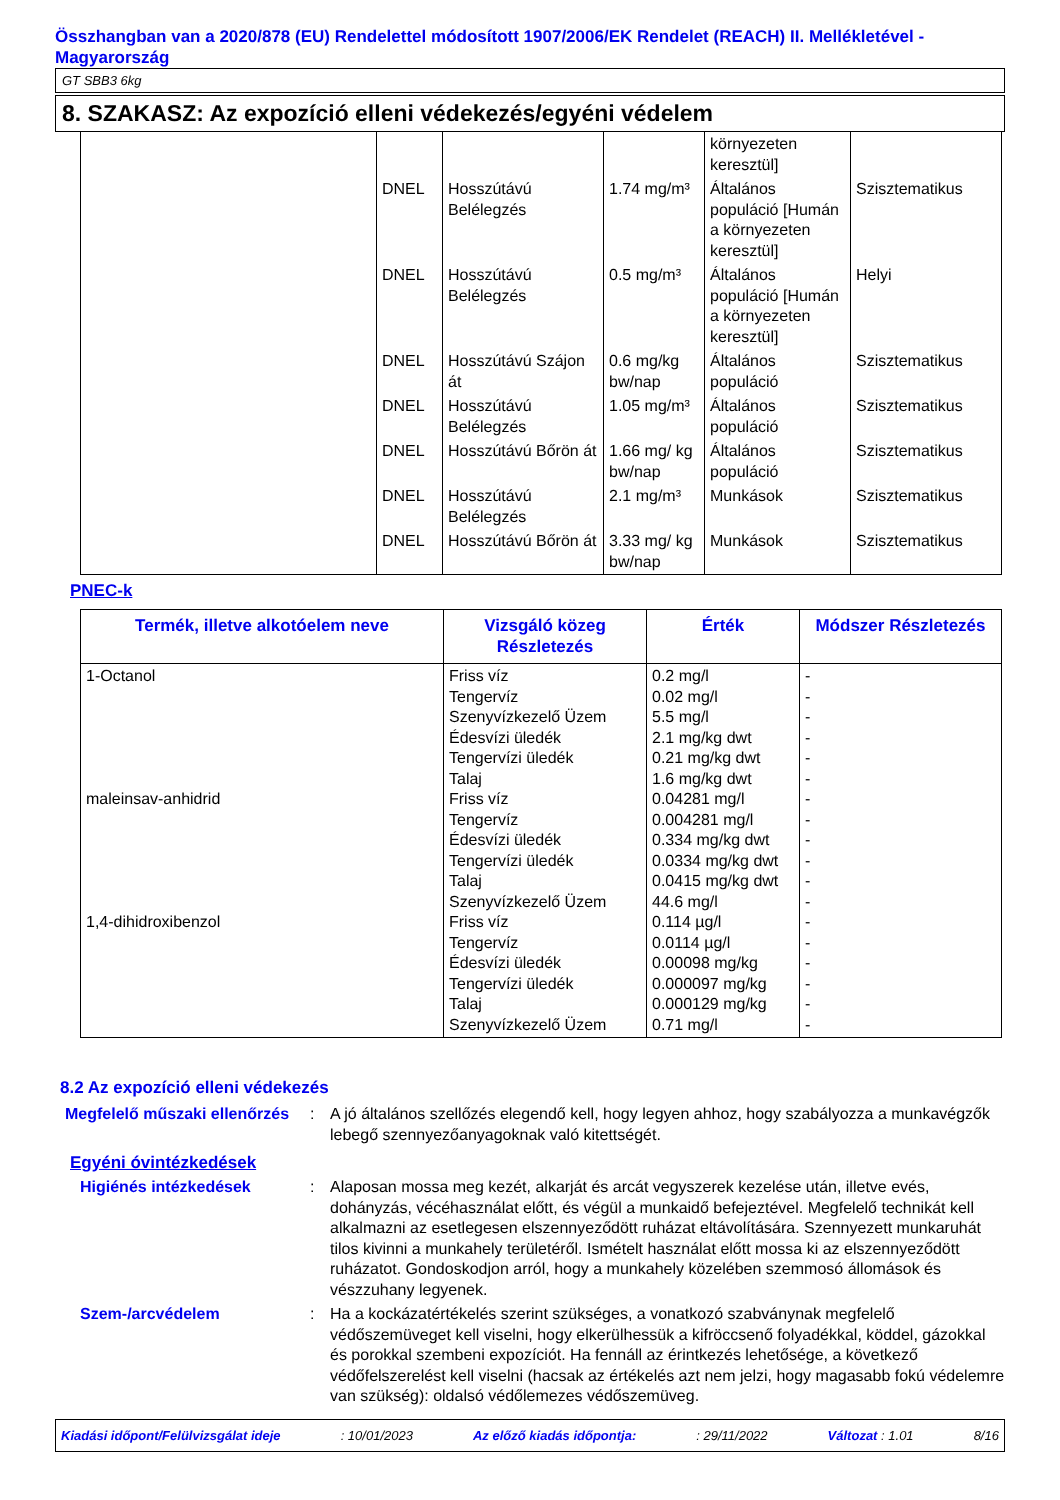Összhangban van a 2020/878 (EU) Rendelettel módosított 1907/2006/EK Rendelet (REACH) II. Mellékletével - Magyarország
GT SBB3 6kg
8. SZAKASZ: Az expozíció elleni védekezés/egyéni védelem
| | | | | környezeten keresztül] | |
| | DNEL | Hosszútávú Belélegzés | 1.74 mg/m³ | Általános populáció [Humán a környezeten keresztül] | Szisztematikus |
| | DNEL | Hosszútávú Belélegzés | 0.5 mg/m³ | Általános populáció [Humán a környezeten keresztül] | Helyi |
| | DNEL | Hosszútávú Szájon át | 0.6 mg/kg bw/nap | Általános populáció | Szisztematikus |
| | DNEL | Hosszútávú Belélegzés | 1.05 mg/m³ | Általános populáció | Szisztematikus |
| | DNEL | Hosszútávú Bőrön át | 1.66 mg/ kg bw/nap | Általános populáció | Szisztematikus |
| | DNEL | Hosszútávú Belélegzés | 2.1 mg/m³ | Munkások | Szisztematikus |
| | DNEL | Hosszútávú Bőrön át | 3.33 mg/ kg bw/nap | Munkások | Szisztematikus |
PNEC-k
| Termék, illetve alkotóelem neve | Vizsgáló közeg Részletezés | Érték | Módszer Részletezés |
| --- | --- | --- | --- |
| 1-Octanol maleinsav-anhidrid 1,4-dihidroxibenzol | Friss víz Tengervíz Szenyvízkezelő Üzem Édesvízi üledék Tengervízi üledék Talaj Friss víz Tengervíz Édesvízi üledék Tengervízi üledék Talaj Szenyvízkezelő Üzem Friss víz Tengervíz Édesvízi üledék Tengervízi üledék Talaj Szenyvízkezelő Üzem | 0.2 mg/l 0.02 mg/l 5.5 mg/l 2.1 mg/kg dwt 0.21 mg/kg dwt 1.6 mg/kg dwt 0.04281 mg/l 0.004281 mg/l 0.334 mg/kg dwt 0.0334 mg/kg dwt 0.0415 mg/kg dwt 44.6 mg/l 0.114 µg/l 0.0114 µg/l 0.00098 mg/kg 0.000097 mg/kg 0.000129 mg/kg 0.71 mg/l | - - - - - - - - - - - - - - - - - - |
8.2 Az expozíció elleni védekezés
Megfelelő műszaki ellenőrzés
: A jó általános szellőzés elegendő kell, hogy legyen ahhoz, hogy szabályozza a munkavégzők lebegő szennyezőanyagoknak való kitettségét.
Egyéni óvintézkedések
Higiénés intézkedések : Alaposan mossa meg kezét, alkarját és arcát vegyszerek kezelése után, illetve evés, dohányzás, vécéhasználat előtt, és végül a munkaidő befejeztével. Megfelelő technikát kell alkalmazni az esetlegesen elszennyeződött ruházat eltávolítására. Szennyezett munkaruhát tilos kivinni a munkahely területéről. Ismételt használat előtt mossa ki az elszennyeződött ruházatot. Gondoskodjon arról, hogy a munkahely közelében szemmosó állomások és vészzuhany legyenek.
Szem-/arcvédelem : Ha a kockázatértékelés szerint szükséges, a vonatkozó szabványnak megfelelő védőszemüveget kell viselni, hogy elkerülhessük a kifröccsenő folyadékkal, köddel, gázokkal és porokkal szembeni expozíciót. Ha fennáll az érintkezés lehetősége, a következő védőfelszerelést kell viselni (hacsak az értékelés azt nem jelzi, hogy magasabb fokú védelemre van szükség): oldalsó védőlemezes védőszemüveg.
Kiadási időpont/Felülvizsgálat ideje: 10/01/2023 Az előző kiadás időpontja:: 29/11/2022 Változat : 1.01 8/16